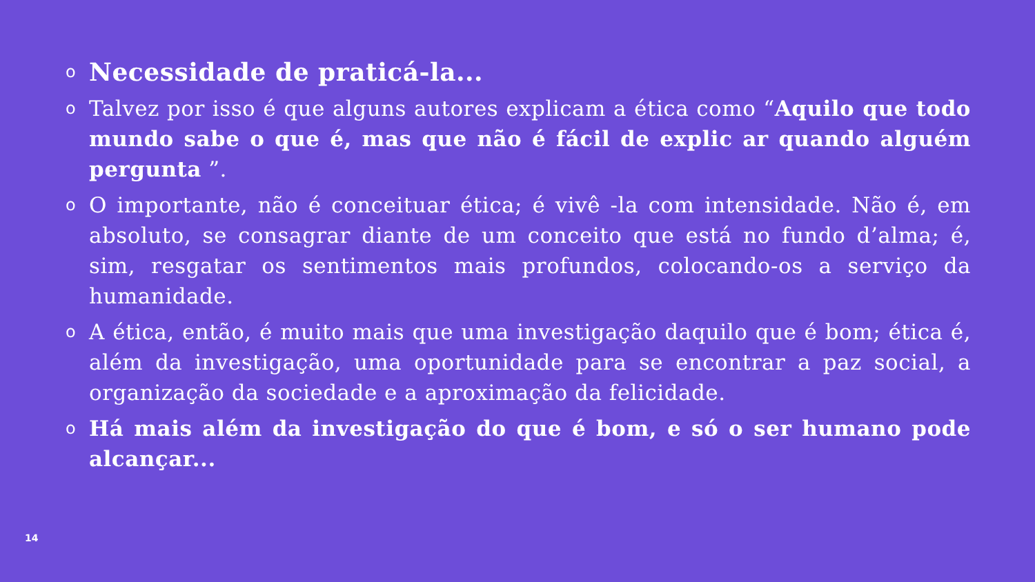o Necessidade de praticá-la...
o Talvez por isso é que alguns autores explicam a ética como “Aquilo que todo mundo sabe o que é, mas que não é fácil de explic ar quando alguém pergunta ”.
o O importante, não é conceituar ética; é vivê -la com intensidade. Não é, em absoluto, se consagrar diante de um conceito que está no fundo d’alma; é, sim, resgatar os sentimentos mais profundos, colocando-os a serviço da humanidade.
o A ética, então, é muito mais que uma investigação daquilo que é bom; ética é, além da investigação, uma oportunidade para se encontrar a paz social, a organização da sociedade e a aproximação da felicidade.
o Há mais além da investigação do que é bom, e só o ser humano pode alcançar...
14